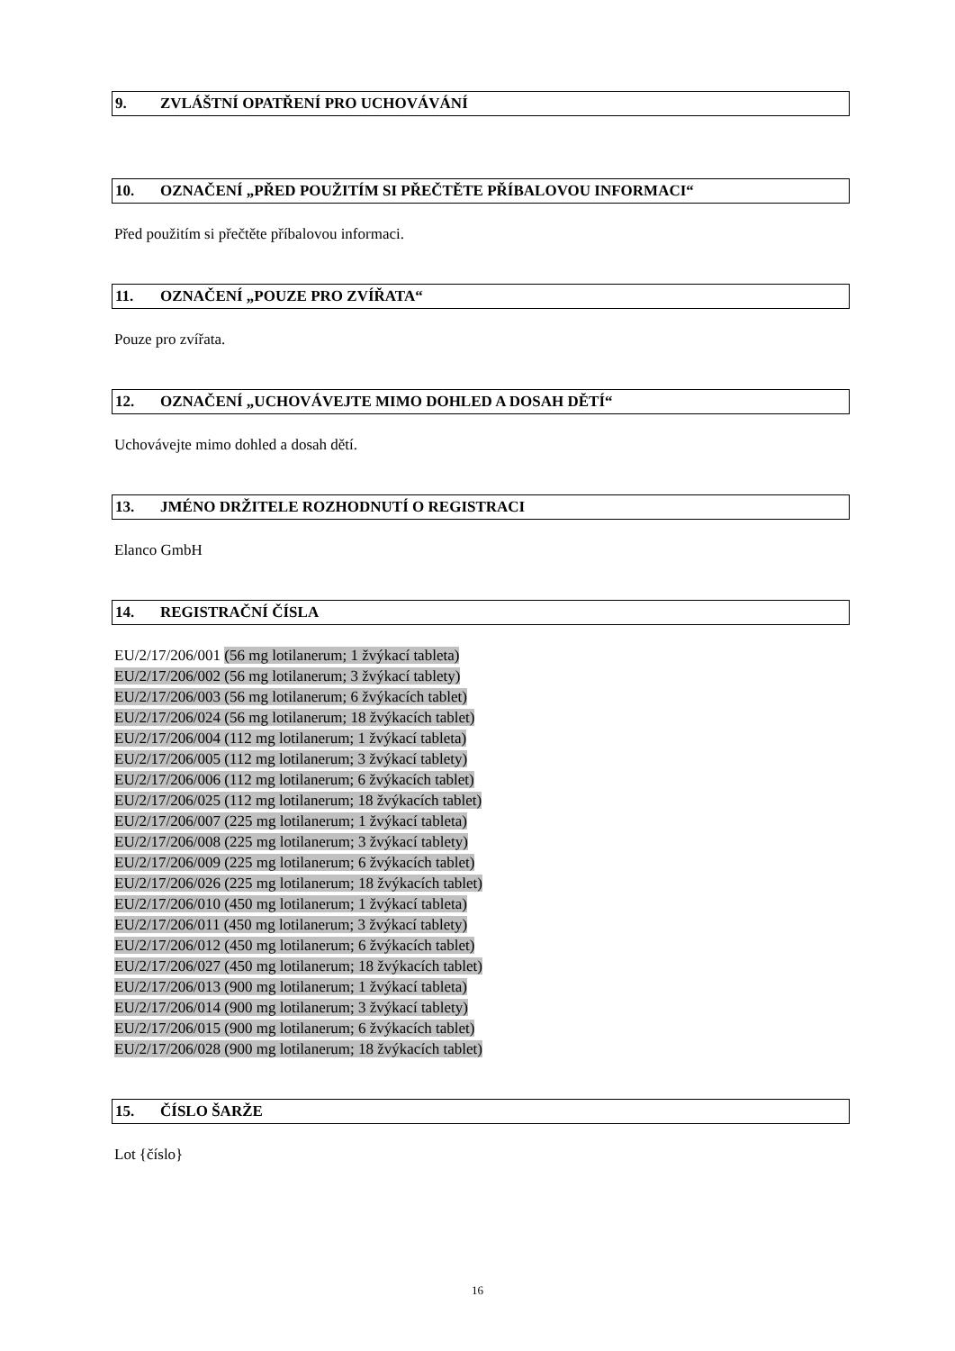9. ZVLÁŠTNÍ OPATŘENÍ PRO UCHOVÁVÁNÍ
10. OZNAČENÍ „PŘED POUŽITÍM SI PŘEČTĚTE PŘÍBALOVOU INFORMACI“
Před použitím si přečtěte příbalovou informaci.
11. OZNAČENÍ „POUZE PRO ZVÍŘATA“
Pouze pro zvířata.
12. OZNAČENÍ „UCHOVÁVEJTE MIMO DOHLED A DOSAH DĚTÍ“
Uchovávejte mimo dohled a dosah dětí.
13. JMÉNO DRŽITELE ROZHODNUTÍ O REGISTRACI
Elanco GmbH
14. REGISTRAČNÍ ČÍSLA
EU/2/17/206/001 (56 mg lotilanerum; 1 žvýkací tableta)
EU/2/17/206/002 (56 mg lotilanerum; 3 žvýkací tablety)
EU/2/17/206/003 (56 mg lotilanerum; 6 žvýkacích tablet)
EU/2/17/206/024 (56 mg lotilanerum; 18 žvýkacích tablet)
EU/2/17/206/004 (112 mg lotilanerum; 1 žvýkací tableta)
EU/2/17/206/005 (112 mg lotilanerum; 3 žvýkací tablety)
EU/2/17/206/006 (112 mg lotilanerum; 6 žvýkacích tablet)
EU/2/17/206/025 (112 mg lotilanerum; 18 žvýkacích tablet)
EU/2/17/206/007 (225 mg lotilanerum; 1 žvýkací tableta)
EU/2/17/206/008 (225 mg lotilanerum; 3 žvýkací tablety)
EU/2/17/206/009 (225 mg lotilanerum; 6 žvýkacích tablet)
EU/2/17/206/026 (225 mg lotilanerum; 18 žvýkacích tablet)
EU/2/17/206/010 (450 mg lotilanerum; 1 žvýkací tableta)
EU/2/17/206/011 (450 mg lotilanerum; 3 žvýkací tablety)
EU/2/17/206/012 (450 mg lotilanerum; 6 žvýkacích tablet)
EU/2/17/206/027 (450 mg lotilanerum; 18 žvýkacích tablet)
EU/2/17/206/013 (900 mg lotilanerum; 1 žvýkací tableta)
EU/2/17/206/014 (900 mg lotilanerum; 3 žvýkací tablety)
EU/2/17/206/015 (900 mg lotilanerum; 6 žvýkacích tablet)
EU/2/17/206/028 (900 mg lotilanerum; 18 žvýkacích tablet)
15. ČÍSLO ŠARŽE
Lot {číslo}
16